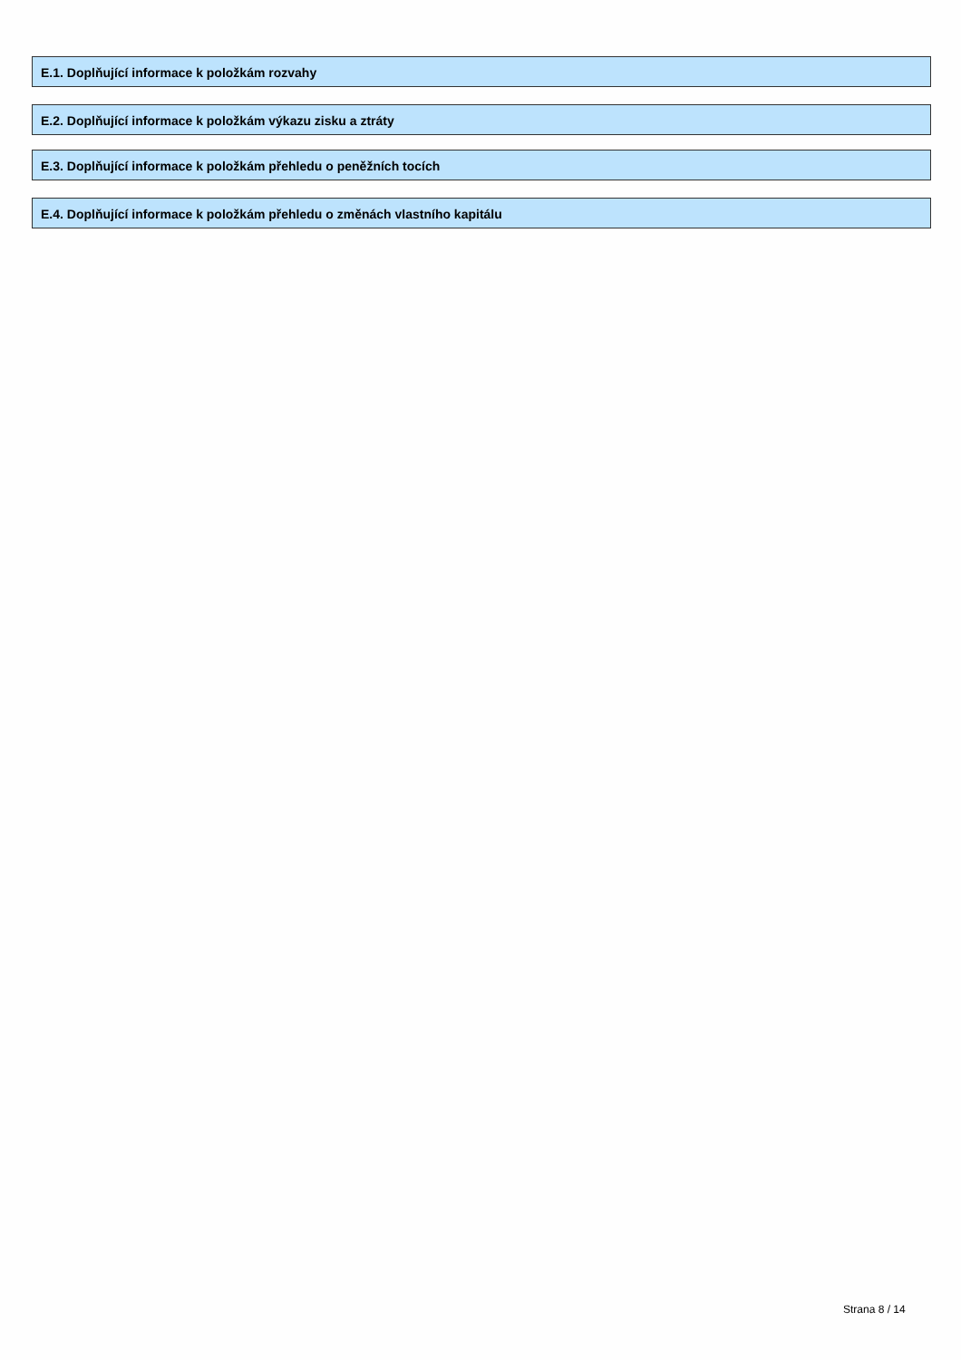E.1. Doplňující informace k položkám rozvahy
E.2. Doplňující informace k položkám výkazu zisku a ztráty
E.3. Doplňující informace k položkám přehledu o peněžních tocích
E.4. Doplňující informace k položkám přehledu o změnách vlastního kapitálu
Strana 8 / 14